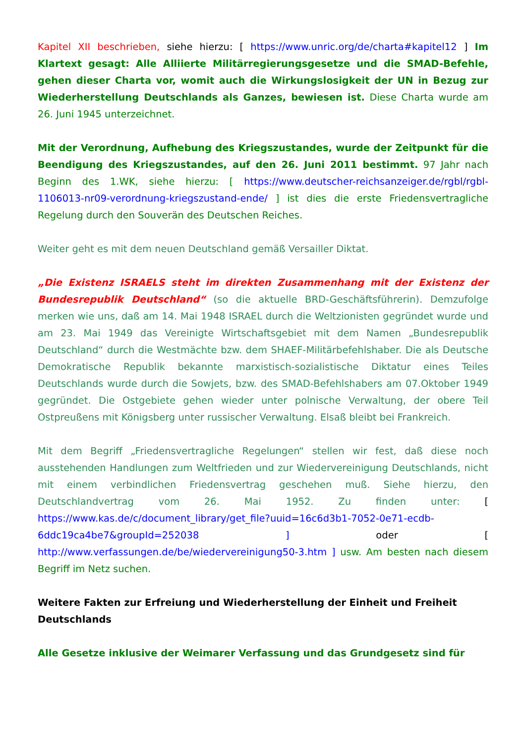Kapitel XII beschrieben, siehe hierzu: [ https://www.unric.org/de/charta#kapitel12 ] Im Klartext gesagt: Alle Alliierte Militärregierungsgesetze und die SMAD-Befehle, gehen dieser Charta vor, womit auch die Wirkungslosigkeit der UN in Bezug zur Wiederherstellung Deutschlands als Ganzes, bewiesen ist. Diese Charta wurde am 26. Juni 1945 unterzeichnet.
Mit der Verordnung, Aufhebung des Kriegszustandes, wurde der Zeitpunkt für die Beendigung des Kriegszustandes, auf den 26. Juni 2011 bestimmt. 97 Jahr nach Beginn des 1.WK, siehe hierzu: [ https://www.deutscher-reichsanzeiger.de/rgbl/rgbl-1106013-nr09-verordnung-kriegszustand-ende/ ] ist dies die erste Friedensvertragliche Regelung durch den Souverän des Deutschen Reiches.
Weiter geht es mit dem neuen Deutschland gemäß Versailler Diktat.
„Die Existenz ISRAELS steht im direkten Zusammenhang mit der Existenz der Bundesrepublik Deutschland“ (so die aktuelle BRD-Geschäftsführerin). Demzufolge merken wie uns, daß am 14. Mai 1948 ISRAEL durch die Weltzionisten gegründet wurde und am 23. Mai 1949 das Vereinigte Wirtschaftsgebiet mit dem Namen „Bundesrepublik Deutschland“ durch die Westmächte bzw. dem SHAEF-Militärbefehlshaber. Die als Deutsche Demokratische Republik bekannte marxistisch-sozialistische Diktatur eines Teiles Deutschlands wurde durch die Sowjets, bzw. des SMAD-Befehlshabers am 07.Oktober 1949 gegründet. Die Ostgebiete gehen wieder unter polnische Verwaltung, der obere Teil Ostpreußens mit Königsberg unter russischer Verwaltung. Elsaß bleibt bei Frankreich.
Mit dem Begriff „Friedensvertragliche Regelungen“ stellen wir fest, daß diese noch ausstehenden Handlungen zum Weltfrieden und zur Wiedervereinigung Deutschlands, nicht mit einem verbindlichen Friedensvertrag geschehen muß. Siehe hierzu, den Deutschlandvertrag vom 26. Mai 1952. Zu finden unter: [ https://www.kas.de/c/document_library/get_file?uuid=16c6d3b1-7052-0e71-ecdb-6ddc19ca4be7&groupId=252038 ] oder [ http://www.verfassungen.de/be/wiedervereinigung50-3.htm ] usw. Am besten nach diesem Begriff im Netz suchen.
Weitere Fakten zur Erfreiung und Wiederherstellung der Einheit und Freiheit Deutschlands
Alle Gesetze inklusive der Weimarer Verfassung und das Grundgesetz sind für